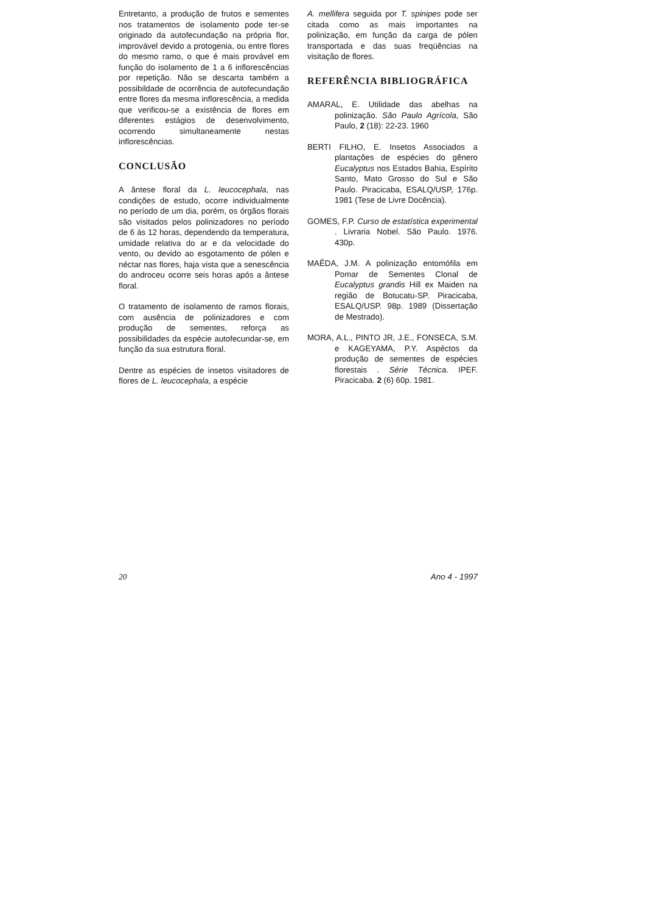Entretanto, a produção de frutos e sementes nos tratamentos de isolamento pode ter-se originado da autofecundação na própria flor, improvável devido a protogenia, ou entre flores do mesmo ramo, o que é mais provável em função do isolamento de 1 a 6 inflorescências por repetição. Não se descarta também a possibildade de ocorrência de autofecundação entre flores da mesma inflorescência, a medida que verificou-se a existência de flores em diferentes estágios de desenvolvimento, ocorrendo simultaneamente nestas inflorescências.
CONCLUSÃO
A ântese floral da L. leucocephala, nas condições de estudo, ocorre individualmente no período de um dia, porém, os órgãos florais são visitados pelos polinizadores no período de 6 às 12 horas, dependendo da temperatura, umidade relativa do ar e da velocidade do vento, ou devido ao esgotamento de pólen e néctar nas flores, haja vista que a senescência do androceu ocorre seis horas após a ântese floral.
O tratamento de isolamento de ramos florais, com ausência de polinizadores e com produção de sementes, reforça as possibilidades da espécie autofecundar-se, em função da sua estrutura floral.
Dentre as espécies de insetos visitadores de flores de L. leucocephala, a espécie
A. mellifera seguida por T. spinipes pode ser citada como as mais importantes na polinização, em função da carga de pólen transportada e das suas freqüências na visitação de flores.
REFERÊNCIA BIBLIOGRÁFICA
AMARAL, E. Utilidade das abelhas na polinização. São Paulo Agrícola, São Paulo, 2 (18): 22-23. 1960
BERTI FILHO, E. Insetos Associados a plantações de espécies do gênero Eucalyptus nos Estados Bahia, Espírito Santo, Mato Grosso do Sul e São Paulo. Piracicaba, ESALQ/USP, 176p. 1981 (Tese de Livre Docência).
GOMES, F.P. Curso de estatística experimental . Livraria Nobel. São Paulo. 1976. 430p.
MAÊDA, J.M. A polinização entomófila em Pomar de Sementes Clonal de Eucalyptus grandis Hill ex Maiden na região de Botucatu-SP. Piracicaba, ESALQ/USP. 98p. 1989 (Dissertação de Mestrado).
MORA, A.L., PINTO JR, J.E., FONSECA, S.M. e KAGEYAMA, P.Y. Aspéctos da produção de sementes de espécies florestais . Série Técnica. IPEF. Piracicaba. 2 (6) 60p. 1981.
20 Ano 4 - 1997